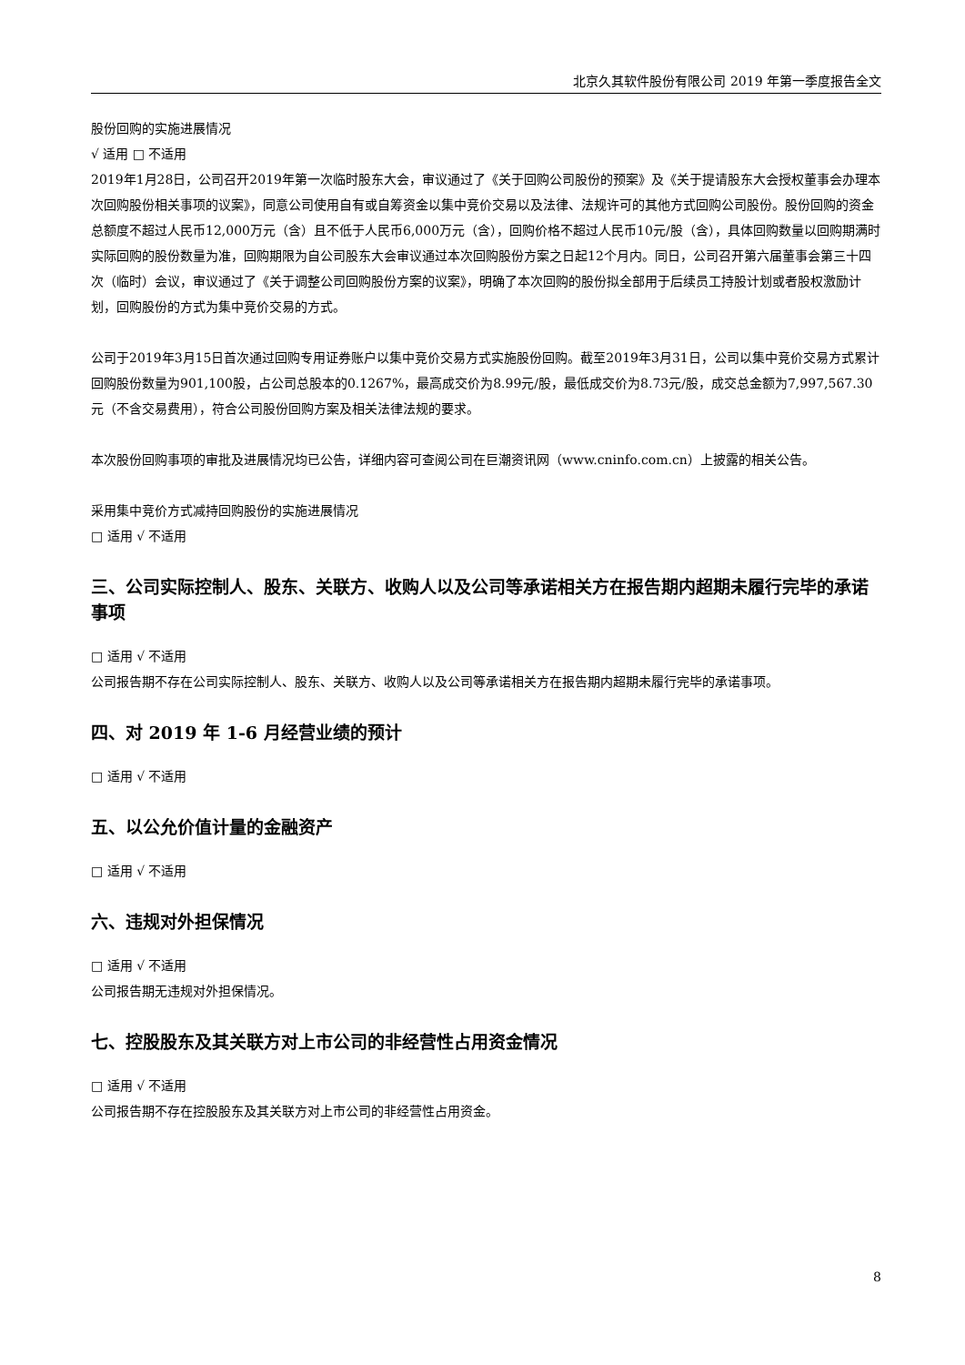北京久其软件股份有限公司 2019 年第一季度报告全文
股份回购的实施进展情况
√ 适用 □ 不适用
2019年1月28日，公司召开2019年第一次临时股东大会，审议通过了《关于回购公司股份的预案》及《关于提请股东大会授权董事会办理本次回购股份相关事项的议案》，同意公司使用自有或自筹资金以集中竞价交易以及法律、法规许可的其他方式回购公司股份。股份回购的资金总额度不超过人民币12,000万元（含）且不低于人民币6,000万元（含），回购价格不超过人民币10元/股（含），具体回购数量以回购期满时实际回购的股份数量为准，回购期限为自公司股东大会审议通过本次回购股份方案之日起12个月内。同日，公司召开第六届董事会第三十四次（临时）会议，审议通过了《关于调整公司回购股份方案的议案》，明确了本次回购的股份拟全部用于后续员工持股计划或者股权激励计划，回购股份的方式为集中竞价交易的方式。
公司于2019年3月15日首次通过回购专用证券账户以集中竞价交易方式实施股份回购。截至2019年3月31日，公司以集中竞价交易方式累计回购股份数量为901,100股，占公司总股本的0.1267%，最高成交价为8.99元/股，最低成交价为8.73元/股，成交总金额为7,997,567.30元（不含交易费用），符合公司股份回购方案及相关法律法规的要求。
本次股份回购事项的审批及进展情况均已公告，详细内容可查阅公司在巨潮资讯网（www.cninfo.com.cn）上披露的相关公告。
采用集中竞价方式减持回购股份的实施进展情况
□ 适用 √ 不适用
三、公司实际控制人、股东、关联方、收购人以及公司等承诺相关方在报告期内超期未履行完毕的承诺事项
□ 适用 √ 不适用
公司报告期不存在公司实际控制人、股东、关联方、收购人以及公司等承诺相关方在报告期内超期未履行完毕的承诺事项。
四、对 2019 年 1-6 月经营业绩的预计
□ 适用 √ 不适用
五、以公允价值计量的金融资产
□ 适用 √ 不适用
六、违规对外担保情况
□ 适用 √ 不适用
公司报告期无违规对外担保情况。
七、控股股东及其关联方对上市公司的非经营性占用资金情况
□ 适用 √ 不适用
公司报告期不存在控股股东及其关联方对上市公司的非经营性占用资金。
8